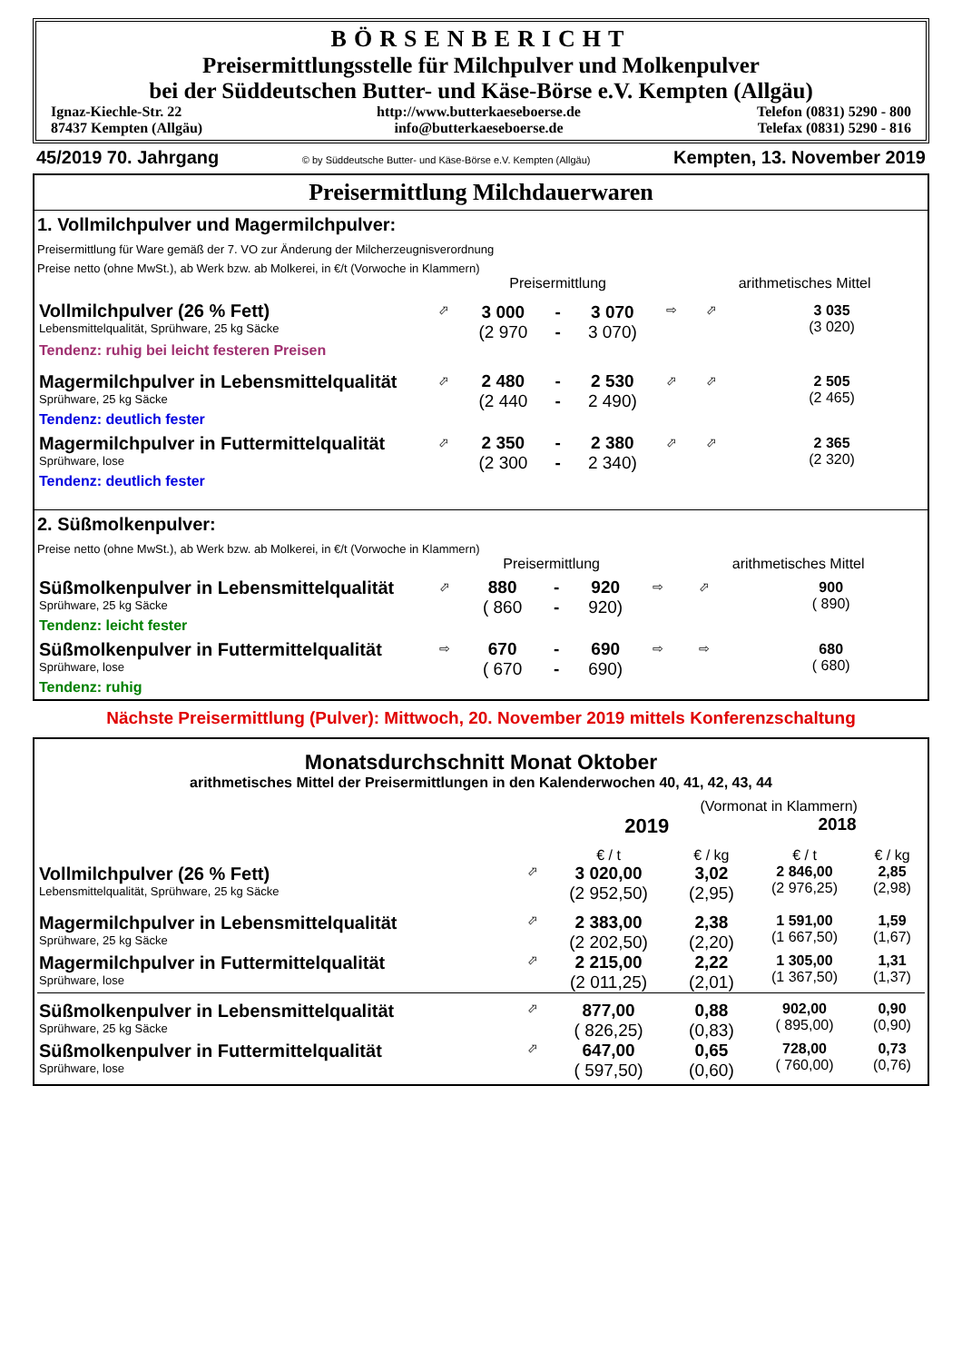BÖRSENBERICHT
Preisermittlungsstelle für Milchpulver und Molkenpulver
bei der Süddeutschen Butter- und Käse-Börse e.V. Kempten (Allgäu)
| Ignaz-Kiechle-Str. 22 | http://www.butterkaeseboerse.de | Telefon (0831) 5290 - 800 |
| 87437 Kempten (Allgäu) | info@butterkaeseboerse.de | Telefax (0831) 5290 - 816 |
45/2019 70. Jahrgang © by Süddeutsche Butter- und Käse-Börse e.V. Kempten (Allgäu) Kempten, 13. November 2019
Preisermittlung Milchdauerwaren
1. Vollmilchpulver und Magermilchpulver:
Preisermittlung für Ware gemäß der 7. VO zur Änderung der Milcherzeugnisverordnung
Preise netto (ohne MwSt.), ab Werk bzw. ab Molkerei, in €/t (Vorwoche in Klammern)
| | | Preisermittlung | | | | arithmetisches Mittel | |
| Vollmilchpulver (26 % Fett) Lebensmittelqualität, Sprühware, 25 kg Säcke | ⬀ | 3 000 (2 970 | - - | 3 070 3 070) | ⇨ | ⬀ | 3 035 (3 020) |
| Tendenz: ruhig bei leicht festeren Preisen | | | | | | | |
| Magermilchpulver in Lebensmittelqualität Sprühware, 25 kg Säcke | ⬀ | 2 480 (2 440 | - - | 2 530 2 490) | ⬀ | ⬀ | 2 505 (2 465) |
| Tendenz: deutlich fester | | | | | | | |
| Magermilchpulver in Futtermittelqualität Sprühware, lose | ⬀ | 2 350 (2 300 | - - | 2 380 2 340) | ⬀ | ⬀ | 2 365 (2 320) |
| Tendenz: deutlich fester | | | | | | | |
2. Süßmolkenpulver:
Preise netto (ohne MwSt.), ab Werk bzw. ab Molkerei, in €/t (Vorwoche in Klammern)
| | | Preisermittlung | | | | arithmetisches Mittel | |
| Süßmolkenpulver in Lebensmittelqualität Sprühware, 25 kg Säcke | ⬀ | 880 ( 860 | - - | 920 920) | ⇨ | ⬀ | 900 ( 890) |
| Tendenz: leicht fester | | | | | | | |
| Süßmolkenpulver in Futtermittelqualität Sprühware, lose | ⇨ | 670 ( 670 | - - | 690 690) | ⇨ | ⇨ | 680 ( 680) |
| Tendenz: ruhig | | | | | | | |
Nächste Preisermittlung (Pulver): Mittwoch, 20. November 2019 mittels Konferenzschaltung
Monatsdurchschnitt Monat Oktober
arithmetisches Mittel der Preisermittlungen in den Kalenderwochen 40, 41, 42, 43, 44
| | | (Vormonat in Klammern) | | | |
| | | 2019 | | 2018 | |
| | | € / t | € / kg | € / t | € / kg |
| Vollmilchpulver (26 % Fett) Lebensmittelqualität, Sprühware, 25 kg Säcke | ⬀ | 3 020,00 (2 952,50) | 3,02 (2,95) | 2 846,00 (2 976,25) | 2,85 (2,98) |
| Magermilchpulver in Lebensmittelqualität Sprühware, 25 kg Säcke | ⬀ | 2 383,00 (2 202,50) | 2,38 (2,20) | 1 591,00 (1 667,50) | 1,59 (1,67) |
| Magermilchpulver in Futtermittelqualität Sprühware, lose | ⬀ | 2 215,00 (2 011,25) | 2,22 (2,01) | 1 305,00 (1 367,50) | 1,31 (1,37) |
| Süßmolkenpulver in Lebensmittelqualität Sprühware, 25 kg Säcke | ⬀ | 877,00 ( 826,25) | 0,88 (0,83) | 902,00 ( 895,00) | 0,90 (0,90) |
| Süßmolkenpulver in Futtermittelqualität Sprühware, lose | ⬀ | 647,00 ( 597,50) | 0,65 (0,60) | 728,00 ( 760,00) | 0,73 (0,76) |